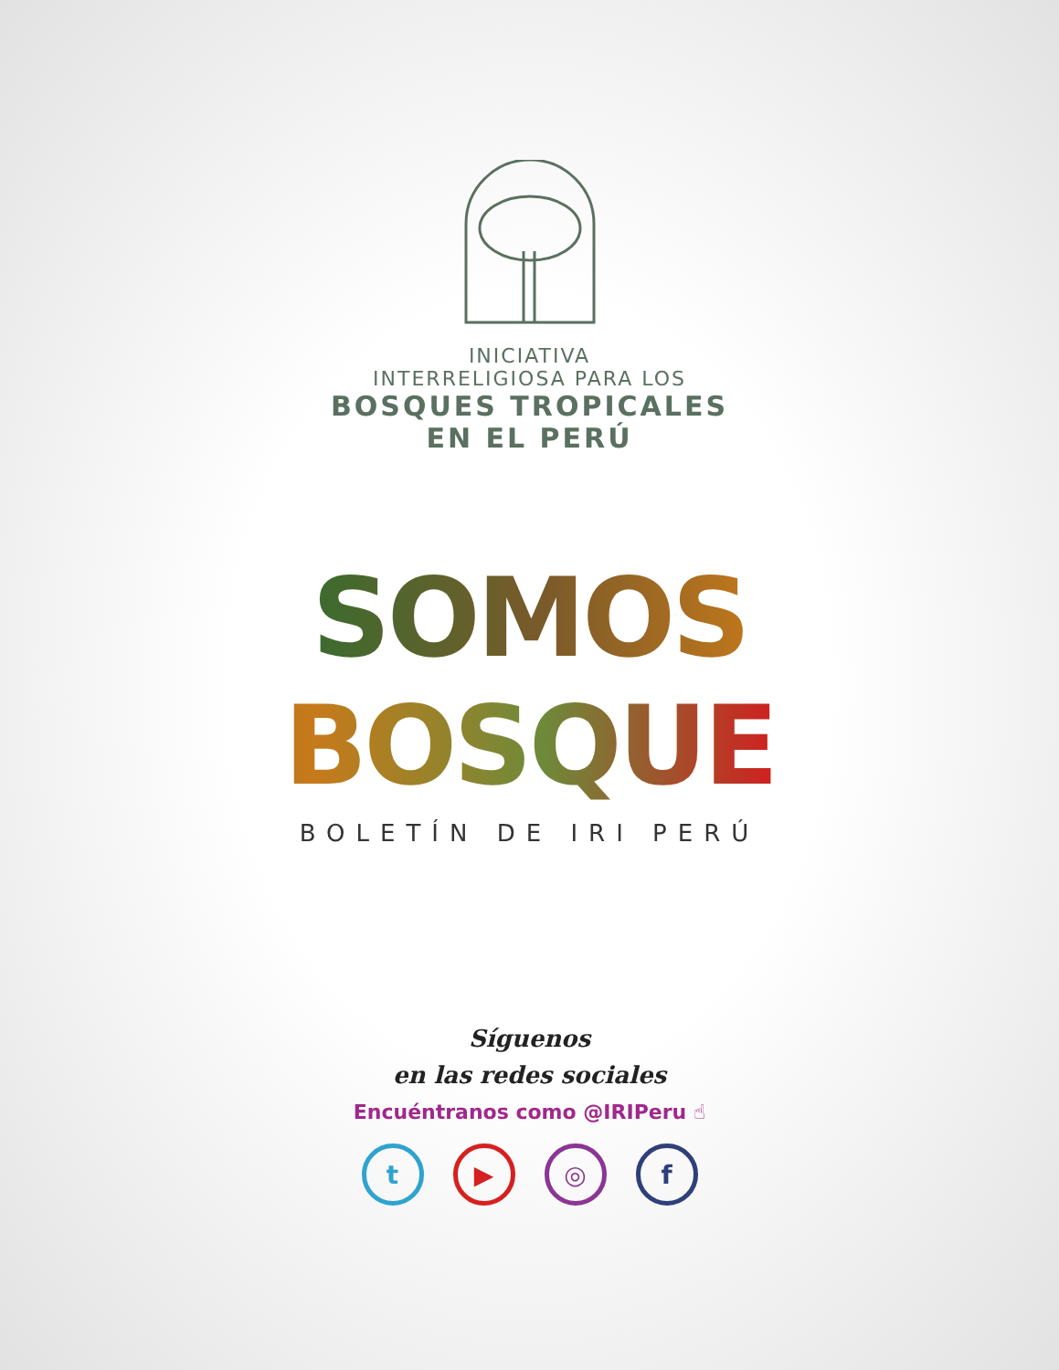INICIATIVA
INTERRELIGIOSA PARA LOS
BOSQUES TROPICALES
EN EL PERÚ
SOMOS
BOSQUE
BOLETÍN DE IRI PERÚ
Síguenos
en las redes sociales
Encuéntranos como @IRIPeru ☝
t ▶ ◎ f